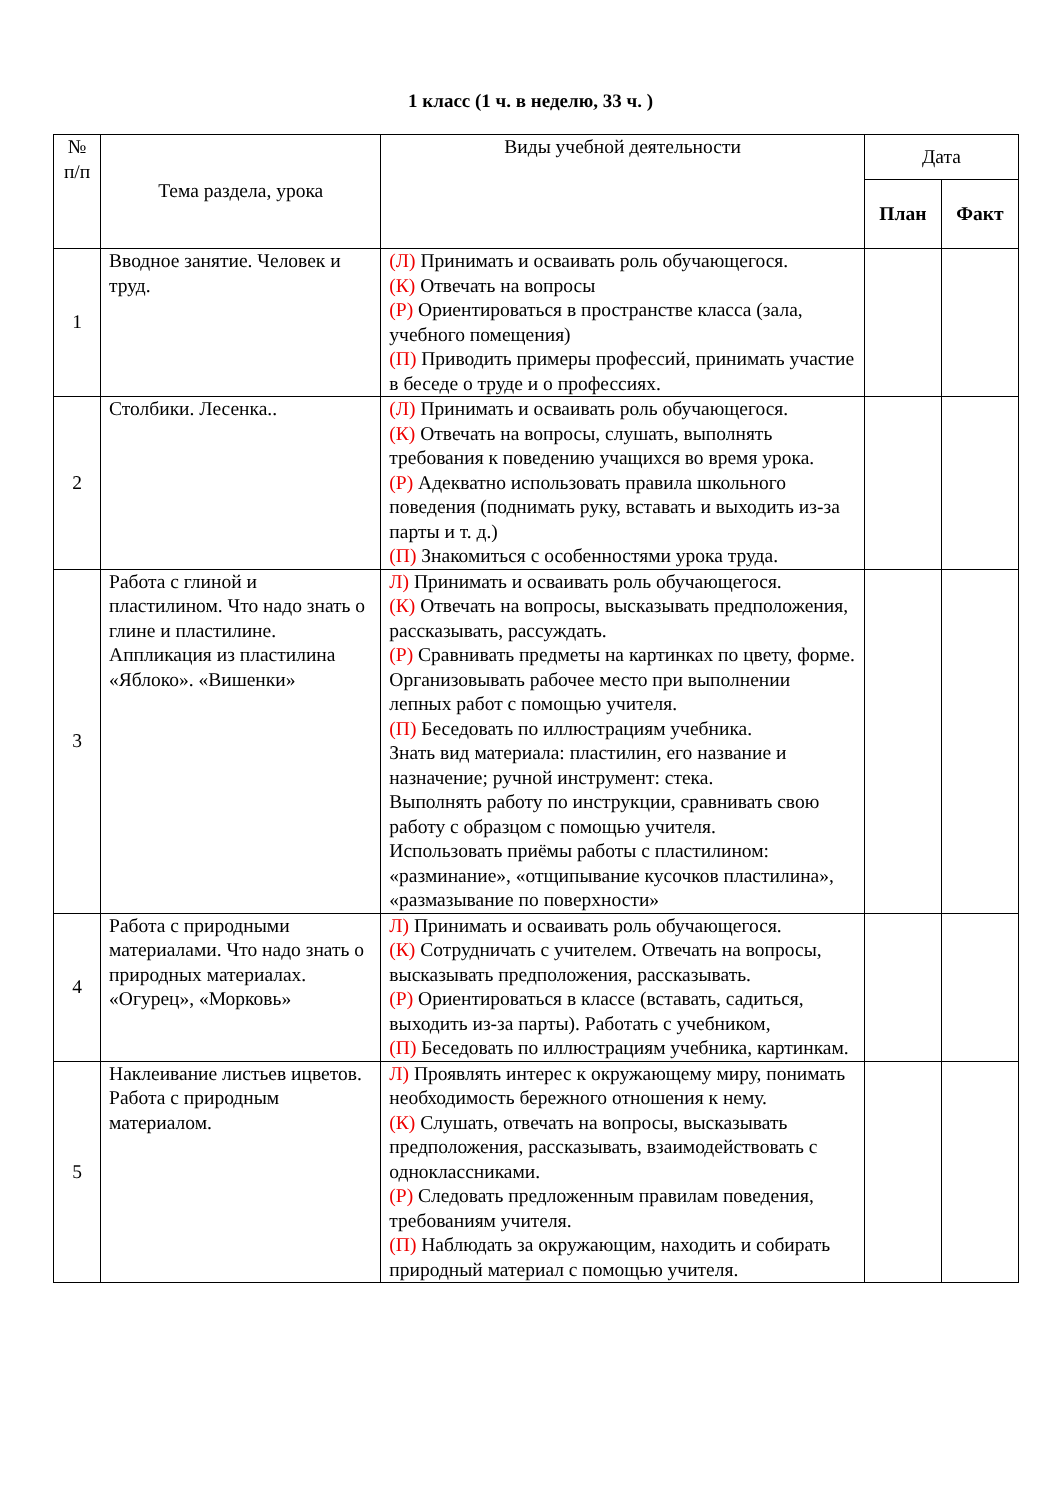1 класс (1 ч. в неделю, 33 ч. )
| № п/п | Тема раздела, урока | Виды учебной деятельности | Дата | |
| --- | --- | --- | --- | --- |
| | | | План | Факт |
| 1 | Вводное занятие. Человек и труд. | (Л) Принимать и осваивать роль обучающегося. (К) Отвечать на вопросы (Р) Ориентироваться в пространстве класса (зала, учебного помещения) (П) Приводить примеры профессий, принимать участие в беседе о труде и о профессиях. | | |
| 2 | Столбики. Лесенка.. | (Л) Принимать и осваивать роль обучающегося. (К) Отвечать на вопросы, слушать, выполнять требования к поведению учащихся во время урока. (Р) Адекватно использовать правила школьного поведения (поднимать руку, вставать и выходить из-за парты и т. д.) (П) Знакомиться с особенностями урока труда. | | |
| 3 | Работа с глиной и пластилином. Что надо знать о глине и пластилине. Аппликация из пластилина «Яблоко». «Вишенки» | Л) Принимать и осваивать роль обучающегося. (К) Отвечать на вопросы, высказывать предположения, рассказывать, рассуждать. (Р) Сравнивать предметы на картинках по цвету, форме. Организовывать рабочее место при выполнении лепных работ с помощью учителя. (П) Беседовать по иллюстрациям учебника. Знать вид материала: пластилин, его название и назначение; ручной инструмент: стека. Выполнять работу по инструкции, сравнивать свою работу с образцом с помощью учителя. Использовать приёмы работы с пластилином: «разминание», «отщипывание кусочков пластилина», «размазывание по поверхности» | | |
| 4 | Работа с природными материалами. Что надо знать о природных материалах. «Огурец», «Морковь» | Л) Принимать и осваивать роль обучающегося. (К) Сотрудничать с учителем. Отвечать на вопросы, высказывать предположения, рассказывать. (Р) Ориентироваться в классе (вставать, садиться, выходить из-за парты). Работать с учебником, (П) Беседовать по иллюстрациям учебника, картинкам. | | |
| 5 | Наклеивание листьев ицветов. Работа с природным материалом. | Л) Проявлять интерес к окружающему миру, понимать необходимость бережного отношения к нему. (К) Слушать, отвечать на вопросы, высказывать предположения, рассказывать, взаимодействовать с одноклассниками. (Р) Следовать предложенным правилам поведения, требованиям учителя. (П) Наблюдать за окружающим, находить и собирать природный материал с помощью учителя. | | |